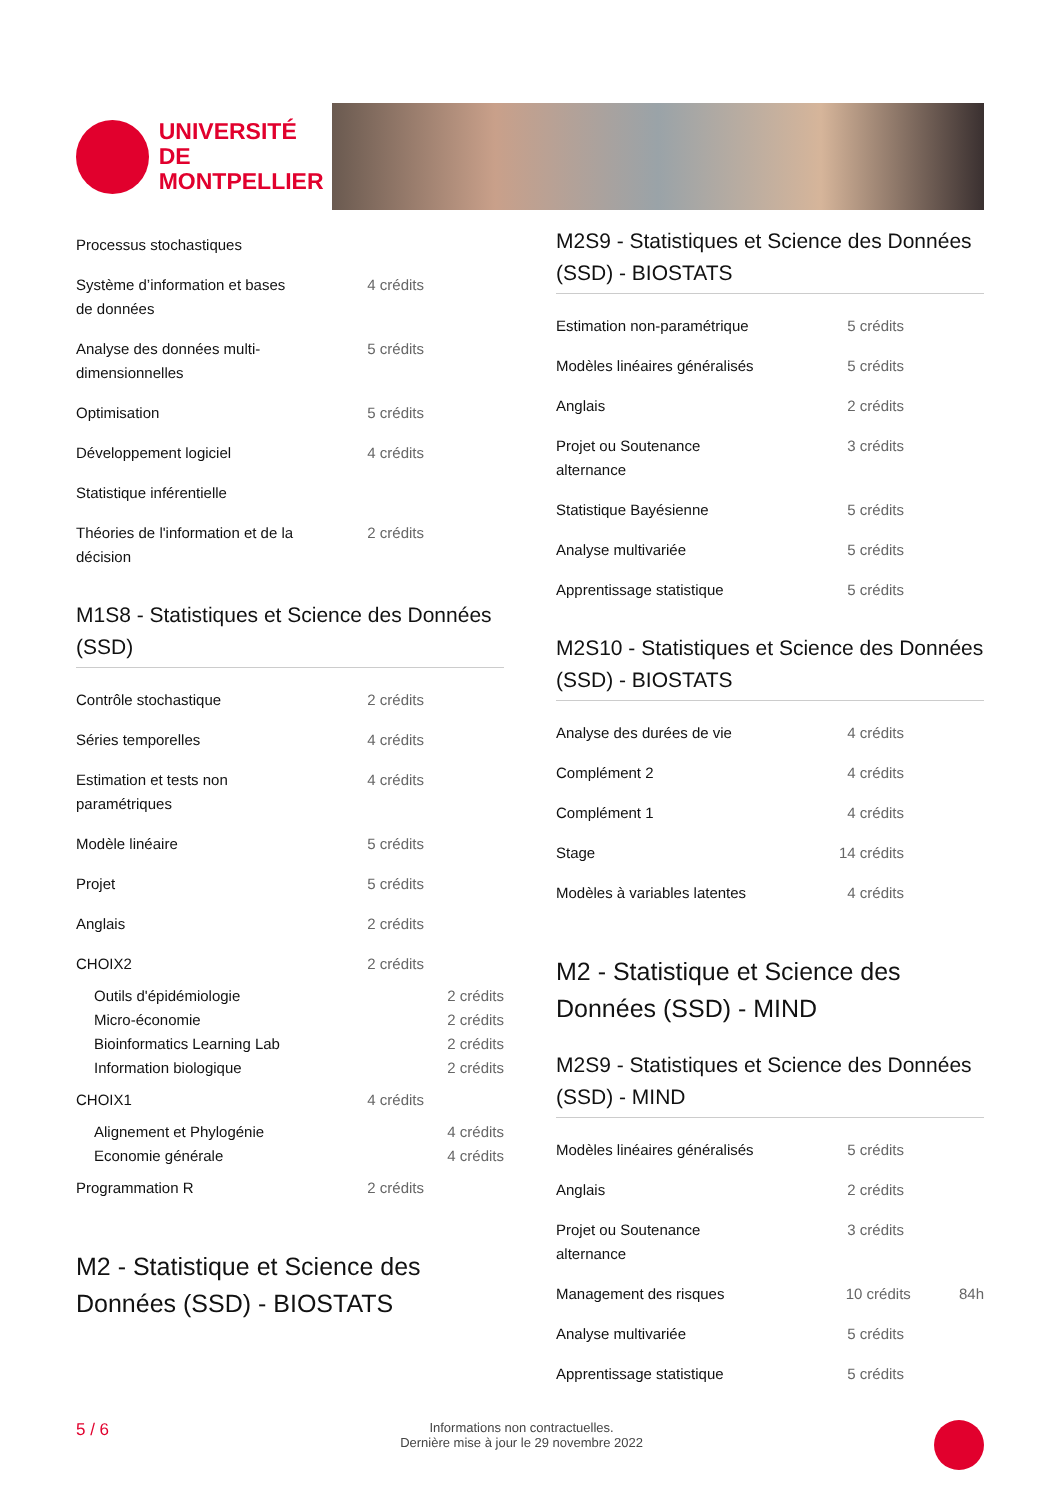UNIVERSITÉ DE
MONTPELLIER
| Processus stochastiques | |
| Système d’information et bases de données | 4 crédits |
| Analyse des données multi-dimensionnelles | 5 crédits |
| Optimisation | 5 crédits |
| Développement logiciel | 4 crédits |
| Statistique inférentielle | |
| Théories de l'information et de la décision | 2 crédits |
M1S8 - Statistiques et Science des Données (SSD)
| Contrôle stochastique | 2 crédits |
| Séries temporelles | 4 crédits |
| Estimation et tests non paramétriques | 4 crédits |
| Modèle linéaire | 5 crédits |
| Projet | 5 crédits |
| Anglais | 2 crédits |
| CHOIX2 | 2 crédits |
| Outils d'épidémiologie | 2 crédits |
| Micro-économie | 2 crédits |
| Bioinformatics Learning Lab | 2 crédits |
| Information biologique | 2 crédits |
| CHOIX1 | 4 crédits |
| Alignement et Phylogénie | 4 crédits |
| Economie générale | 4 crédits |
| Programmation R | 2 crédits |
M2 - Statistique et Science des Données (SSD) - BIOSTATS
M2S9 - Statistiques et Science des Données (SSD) - BIOSTATS
| Estimation non-paramétrique | 5 crédits |
| Modèles linéaires généralisés | 5 crédits |
| Anglais | 2 crédits |
| Projet ou Soutenance alternance | 3 crédits |
| Statistique Bayésienne | 5 crédits |
| Analyse multivariée | 5 crédits |
| Apprentissage statistique | 5 crédits |
M2S10 - Statistiques et Science des Données (SSD) - BIOSTATS
| Analyse des durées de vie | 4 crédits |
| Complément 2 | 4 crédits |
| Complément 1 | 4 crédits |
| Stage | 14 crédits |
| Modèles à variables latentes | 4 crédits |
M2 - Statistique et Science des Données (SSD) - MIND
M2S9 - Statistiques et Science des Données (SSD) - MIND
| Modèles linéaires généralisés | 5 crédits |
| Anglais | 2 crédits |
| Projet ou Soutenance alternance | 3 crédits |
| Management des risques | 10 crédits 84h |
| Analyse multivariée | 5 crédits |
| Apprentissage statistique | 5 crédits |
5 / 6 Informations non contractuelles.
Dernière mise à jour le 29 novembre 2022